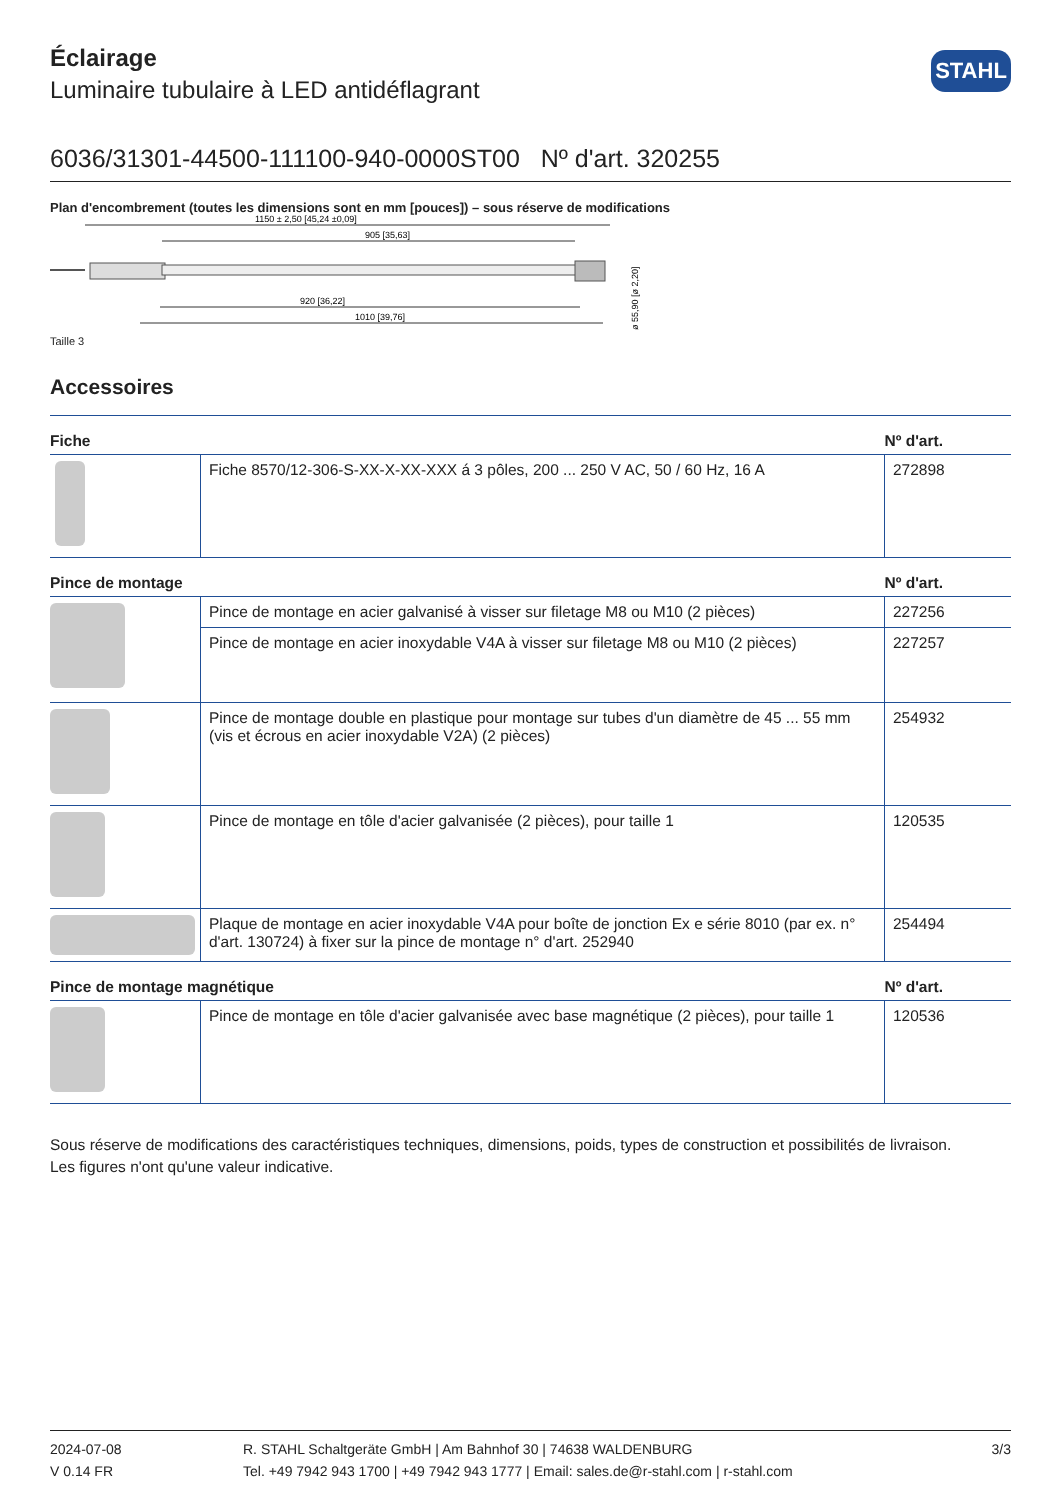STAHL
Éclairage
Luminaire tubulaire à LED antidéflagrant
6036/31301-44500-111100-940-0000ST00 Nº d'art. 320255
Plan d'encombrement (toutes les dimensions sont en mm [pouces]) – sous réserve de modifications
1150 ± 2,50 [45,24 ±0,09]
905 [35,63]
920 [36,22]
1010 [39,76]
ø 55,90 [ø 2,20]
Taille 3
Accessoires
| Fiche | | Nº d'art. |
| --- | --- | --- |
| | Fiche 8570/12-306-S-XX-X-XX-XXX á 3 pôles, 200 ... 250 V AC, 50 / 60 Hz, 16 A | 272898 |
| Pince de montage | | Nº d'art. |
| | Pince de montage en acier galvanisé à visser sur filetage M8 ou M10 (2 pièces) | 227256 |
| | Pince de montage en acier inoxydable V4A à visser sur filetage M8 ou M10 (2 pièces) | 227257 |
| | Pince de montage double en plastique pour montage sur tubes d'un diamètre de 45 ... 55 mm (vis et écrous en acier inoxydable V2A) (2 pièces) | 254932 |
| | Pince de montage en tôle d'acier galvanisée (2 pièces), pour taille 1 | 120535 |
| | Plaque de montage en acier inoxydable V4A pour boîte de jonction Ex e série 8010 (par ex. n° d'art. 130724) à fixer sur la pince de montage n° d'art. 252940 | 254494 |
| Pince de montage magnétique | | Nº d'art. |
| | Pince de montage en tôle d'acier galvanisée avec base magnétique (2 pièces), pour taille 1 | 120536 |
Sous réserve de modifications des caractéristiques techniques, dimensions, poids, types de construction et possibilités de livraison.
Les figures n'ont qu'une valeur indicative.
2024-07-08
V 0.14 FR
R. STAHL Schaltgeräte GmbH | Am Bahnhof 30 | 74638 WALDENBURG
Tel. +49 7942 943 1700 | +49 7942 943 1777 | Email: sales.de@r-stahl.com | r-stahl.com
3/3